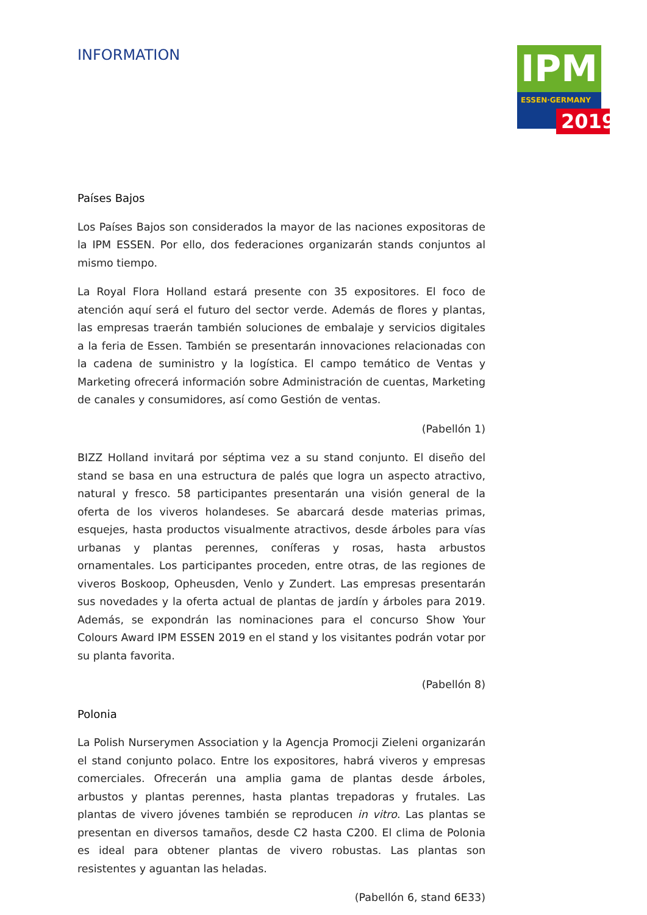INFORMATION
IPM
ESSEN·GERMANY
2019
Países Bajos
Los Países Bajos son considerados la mayor de las naciones expositoras de la IPM ESSEN. Por ello, dos federaciones organizarán stands conjuntos al mismo tiempo.
La Royal Flora Holland estará presente con 35 expositores. El foco de atención aquí será el futuro del sector verde. Además de flores y plantas, las empresas traerán también soluciones de embalaje y servicios digitales a la feria de Essen. También se presentarán innovaciones relacionadas con la cadena de suministro y la logística. El campo temático de Ventas y Marketing ofrecerá información sobre Administración de cuentas, Marketing de canales y consumidores, así como Gestión de ventas.
(Pabellón 1)
BIZZ Holland invitará por séptima vez a su stand conjunto. El diseño del stand se basa en una estructura de palés que logra un aspecto atractivo, natural y fresco. 58 participantes presentarán una visión general de la oferta de los viveros holandeses. Se abarcará desde materias primas, esquejes, hasta productos visualmente atractivos, desde árboles para vías urbanas y plantas perennes, coníferas y rosas, hasta arbustos ornamentales. Los participantes proceden, entre otras, de las regiones de viveros Boskoop, Opheusden, Venlo y Zundert. Las empresas presentarán sus novedades y la oferta actual de plantas de jardín y árboles para 2019. Además, se expondrán las nominaciones para el concurso Show Your Colours Award IPM ESSEN 2019 en el stand y los visitantes podrán votar por su planta favorita.
(Pabellón 8)
Polonia
La Polish Nurserymen Association y la Agencja Promocji Zieleni organizarán el stand conjunto polaco. Entre los expositores, habrá viveros y empresas comerciales. Ofrecerán una amplia gama de plantas desde árboles, arbustos y plantas perennes, hasta plantas trepadoras y frutales. Las plantas de vivero jóvenes también se reproducen in vitro. Las plantas se presentan en diversos tamaños, desde C2 hasta C200. El clima de Polonia es ideal para obtener plantas de vivero robustas. Las plantas son resistentes y aguantan las heladas.
(Pabellón 6, stand 6E33)